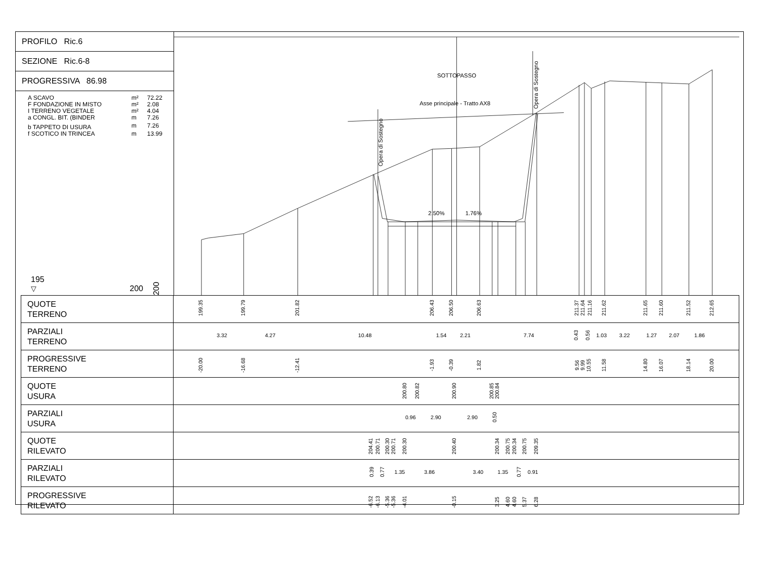PROFILO Ric.6
SEZIONE Ric.6-8
PROGRESSIVA 86.98
| A SCAVO | m² | 72.22 |
| F FONDAZIONE IN MISTO | m² | 2.08 |
| I TERRENO VEGETALE | m² | 4.04 |
| a CONGL. BIT. (BINDER | m | 7.26 |
| b TAPPETO DI USURA | m | 7.26 |
| f SCOTICO IN TRINCEA | m | 13.99 |
195
▽
200 200
SOTTOPASSO
Asse principale - Tratto AX8
Opera di Sostegno
Opera di Sostegno
2.50%
1.76%
| QUOTE TERRENO | 199.35 199.79 201.82 206.43 206.50 206.63 211.37 211.64 211.16 211.62 211.65 211.60 211.52 212.65 |
| PARZIALI TERRENO | 3.32 4.27 10.48 1.54 2.21 7.74 0.43 0.56 1.03 3.22 1.27 2.07 1.86 |
| PROGRESSIVE TERRENO | -20.00 -16.68 -12.41 -1.93 -0.39 1.82 9.56 9.99 10.55 11.58 14.80 16.07 18.14 20.00 |
| QUOTE USURA | 200.80 200.82 200.90 200.85 200.84 |
| PARZIALI USURA | 0.96 2.90 2.90 0.50 |
| QUOTE RILEVATO | 204.41 200.71 200.30 200.71 200.30 200.40 200.34 200.75 200.34 200.75 209.35 |
| PARZIALI RILEVATO | 0.39 0.77 1.35 3.86 3.40 1.35 0.77 0.91 |
| PROGRESSIVE RILEVATO | -6.52 -6.13 -5.36 -5.36 -4.01 -0.15 3.25 4.60 4.60 5.37 6.28 |